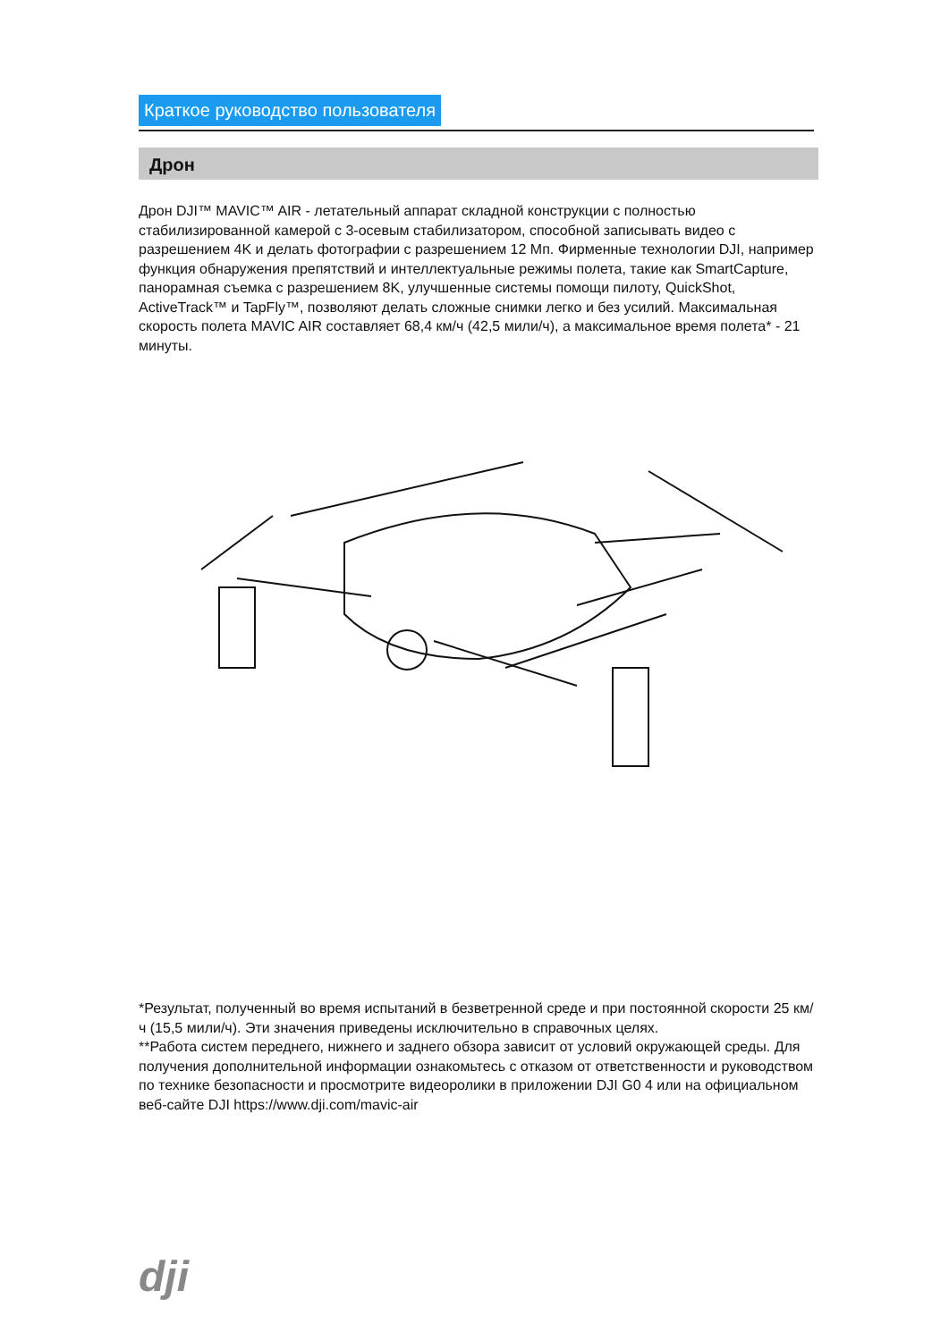Краткое руководство пользователя
Дрон
Дрон DJI™ MAVIC™ AIR - летательный аппарат складной конструкции с полностью стабилизированной камерой с 3-осевым стабилизатором, способной записывать видео с разрешением 4K и делать фотографии с разрешением 12 Мп. Фирменные технологии DJI, например функция обнаружения препятствий и интеллектуальные режимы полета, такие как SmartCapture, панорамная съемка с разрешением 8K, улучшенные системы помощи пилоту, QuickShot, ActiveTrack™ и TapFly™, позволяют делать сложные снимки легко и без усилий. Максимальная скорость полета MAVIC AIR составляет 68,4 км/ч (42,5 мили/ч), а максимальное время полета* - 21 минуты.
*Результат, полученный во время испытаний в безветренной среде и при постоянной скорости 25 км/ч (15,5 мили/ч). Эти значения приведены исключительно в справочных целях.
**Работа систем переднего, нижнего и заднего обзора зависит от условий окружающей среды. Для получения дополнительной информации ознакомьтесь с отказом от ответственности и руководством по технике безопасности и просмотрите видеоролики в приложении DJI G0 4 или на официальном веб-сайте DJI https://www.dji.com/mavic-air
dji